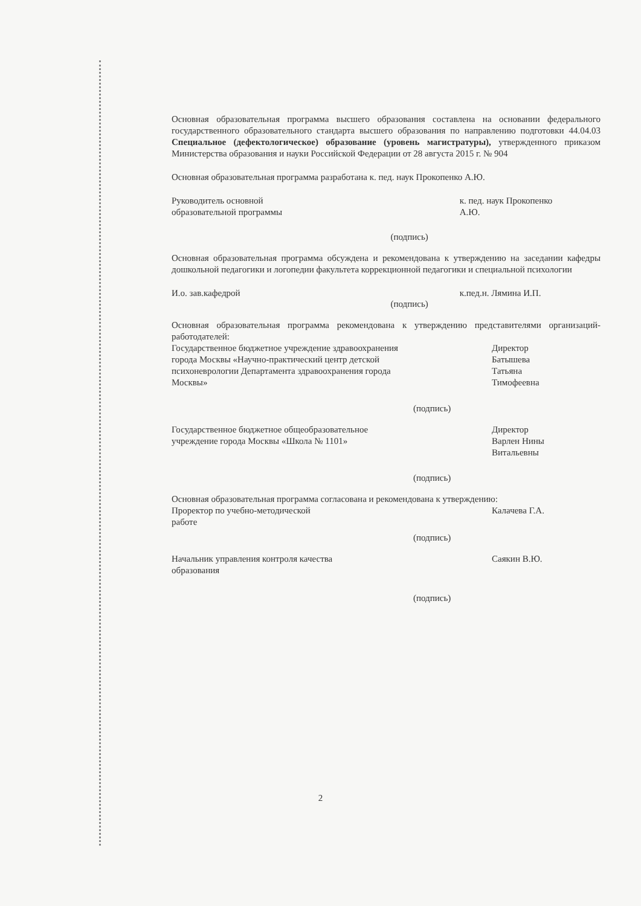Основная образовательная программа высшего образования составлена на основании федерального государственного образовательного стандарта высшего образования по направлению подготовки 44.04.03 Специальное (дефектологическое) образование (уровень магистратуры), утвержденного приказом Министерства образования и науки Российской Федерации от 28 августа 2015 г. № 904
Основная образовательная программа разработана к. пед. наук Прокопенко А.Ю.
Руководитель основной
образовательной программы
(подпись)
к. пед. наук Прокопенко
А.Ю.
Основная образовательная программа обсуждена и рекомендована к утверждению на заседании кафедры дошкольной педагогики и логопедии факультета коррекционной педагогики и специальной психологии
И.о. зав.кафедрой
(подпись)
к.пед.н. Лямина И.П.
Основная образовательная программа рекомендована к утверждению представителями организаций-работодателей:
Государственное бюджетное учреждение здравоохранения города Москвы «Научно-практический центр детской психоневрологии Департамента здравоохранения города Москвы»
(подпись)
Директор
Батышева
Татьяна
Тимофеевна
Государственное бюджетное общеобразовательное учреждение города Москвы «Школа № 1101»
(подпись)
Директор
Варлен Нины
Витальевны
Основная образовательная программа согласована и рекомендована к утверждению:
Проректор по учебно-методической
работе
(подпись)
Калачева Г.А.
Начальник управления контроля качества
образования
(подпись)
Саякин В.Ю.
2